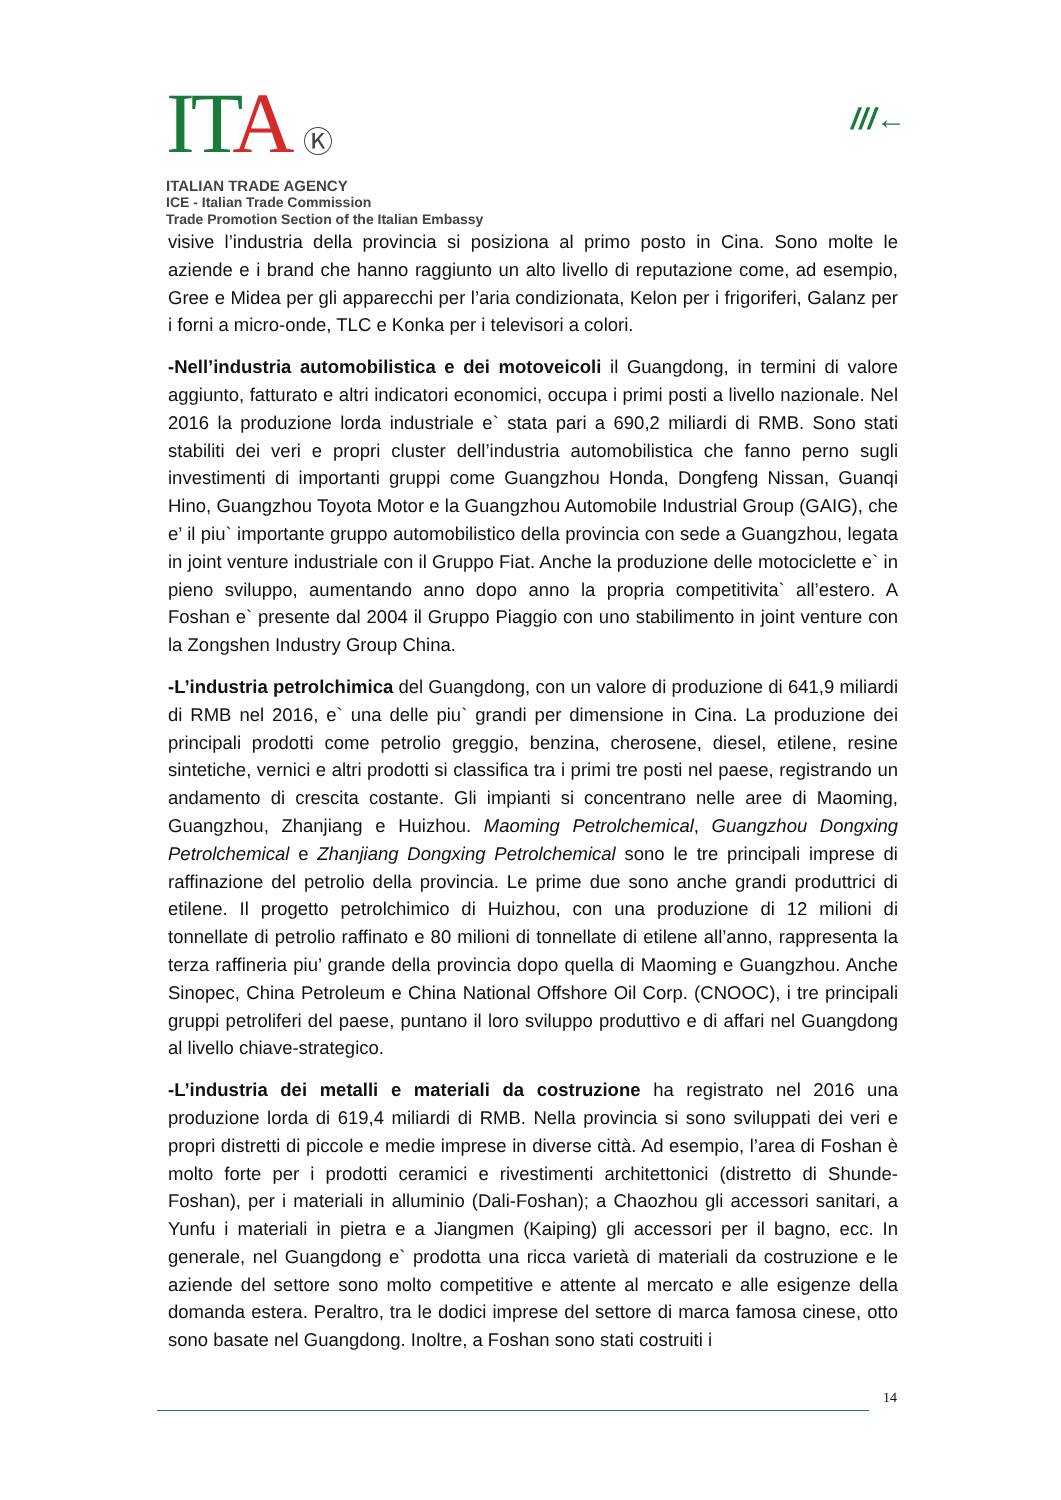ITA Ⓚ
ITALIAN TRADE AGENCY
ICE - Italian Trade Commission
Trade Promotion Section of the Italian Embassy
///←
visive l’industria della provincia si posiziona al primo posto in Cina. Sono molte le aziende e i brand che hanno raggiunto un alto livello di reputazione come, ad esempio, Gree e Midea per gli apparecchi per l’aria condizionata, Kelon per i frigoriferi, Galanz per i forni a micro-onde, TLC e Konka per i televisori a colori.
-Nell’industria automobilistica e dei motoveicoli il Guangdong, in termini di valore aggiunto, fatturato e altri indicatori economici, occupa i primi posti a livello nazionale. Nel 2016 la produzione lorda industriale e` stata pari a 690,2 miliardi di RMB. Sono stati stabiliti dei veri e propri cluster dell’industria automobilistica che fanno perno sugli investimenti di importanti gruppi come Guangzhou Honda, Dongfeng Nissan, Guanqi Hino, Guangzhou Toyota Motor e la Guangzhou Automobile Industrial Group (GAIG), che e’ il piu` importante gruppo automobilistico della provincia con sede a Guangzhou, legata in joint venture industriale con il Gruppo Fiat. Anche la produzione delle motociclette e` in pieno sviluppo, aumentando anno dopo anno la propria competitivita` all’estero. A Foshan e` presente dal 2004 il Gruppo Piaggio con uno stabilimento in joint venture con la Zongshen Industry Group China.
-L’industria petrolchimica del Guangdong, con un valore di produzione di 641,9 miliardi di RMB nel 2016, e` una delle piu` grandi per dimensione in Cina. La produzione dei principali prodotti come petrolio greggio, benzina, cherosene, diesel, etilene, resine sintetiche, vernici e altri prodotti si classifica tra i primi tre posti nel paese, registrando un andamento di crescita costante. Gli impianti si concentrano nelle aree di Maoming, Guangzhou, Zhanjiang e Huizhou. Maoming Petrolchemical, Guangzhou Dongxing Petrolchemical e Zhanjiang Dongxing Petrolchemical sono le tre principali imprese di raffinazione del petrolio della provincia. Le prime due sono anche grandi produttrici di etilene. Il progetto petrolchimico di Huizhou, con una produzione di 12 milioni di tonnellate di petrolio raffinato e 80 milioni di tonnellate di etilene all’anno, rappresenta la terza raffineria piu’ grande della provincia dopo quella di Maoming e Guangzhou. Anche Sinopec, China Petroleum e China National Offshore Oil Corp. (CNOOC), i tre principali gruppi petroliferi del paese, puntano il loro sviluppo produttivo e di affari nel Guangdong al livello chiave-strategico.
-L’industria dei metalli e materiali da costruzione ha registrato nel 2016 una produzione lorda di 619,4 miliardi di RMB. Nella provincia si sono sviluppati dei veri e propri distretti di piccole e medie imprese in diverse città. Ad esempio, l’area di Foshan è molto forte per i prodotti ceramici e rivestimenti architettonici (distretto di Shunde-Foshan), per i materiali in alluminio (Dali-Foshan); a Chaozhou gli accessori sanitari, a Yunfu i materiali in pietra e a Jiangmen (Kaiping) gli accessori per il bagno, ecc. In generale, nel Guangdong e` prodotta una ricca varietà di materiali da costruzione e le aziende del settore sono molto competitive e attente al mercato e alle esigenze della domanda estera. Peraltro, tra le dodici imprese del settore di marca famosa cinese, otto sono basate nel Guangdong. Inoltre, a Foshan sono stati costruiti i
14